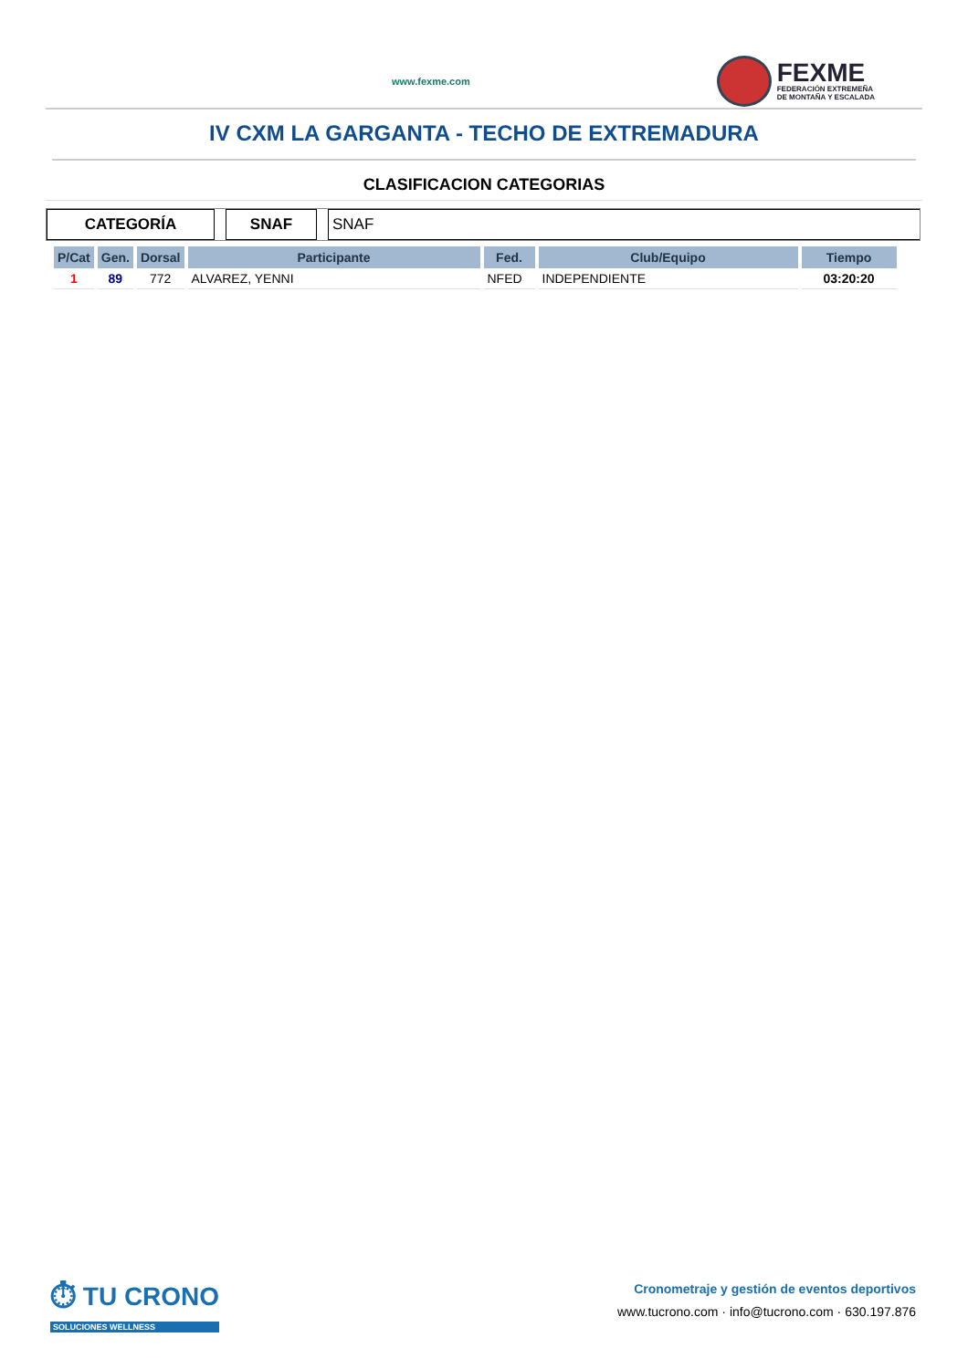www.fexme.com
FEXME
FEDERACIÓN EXTREMEÑA
DE MONTAÑA Y ESCALADA
IV CXM LA GARGANTA - TECHO DE EXTREMADURA
CLASIFICACION CATEGORIAS
CATEGORÍA SNAF SNAF
| P/Cat | Gen. | Dorsal | Participante | Fed. | Club/Equipo | Tiempo |
| --- | --- | --- | --- | --- | --- | --- |
| 1 | 89 | 772 | ALVAREZ, YENNI | NFED | INDEPENDIENTE | 03:20:20 |
⏱ TU CRONO
SOLUCIONES WELLNESS
Cronometraje y gestión de eventos deportivos
www.tucrono.com · info@tucrono.com · 630.197.876